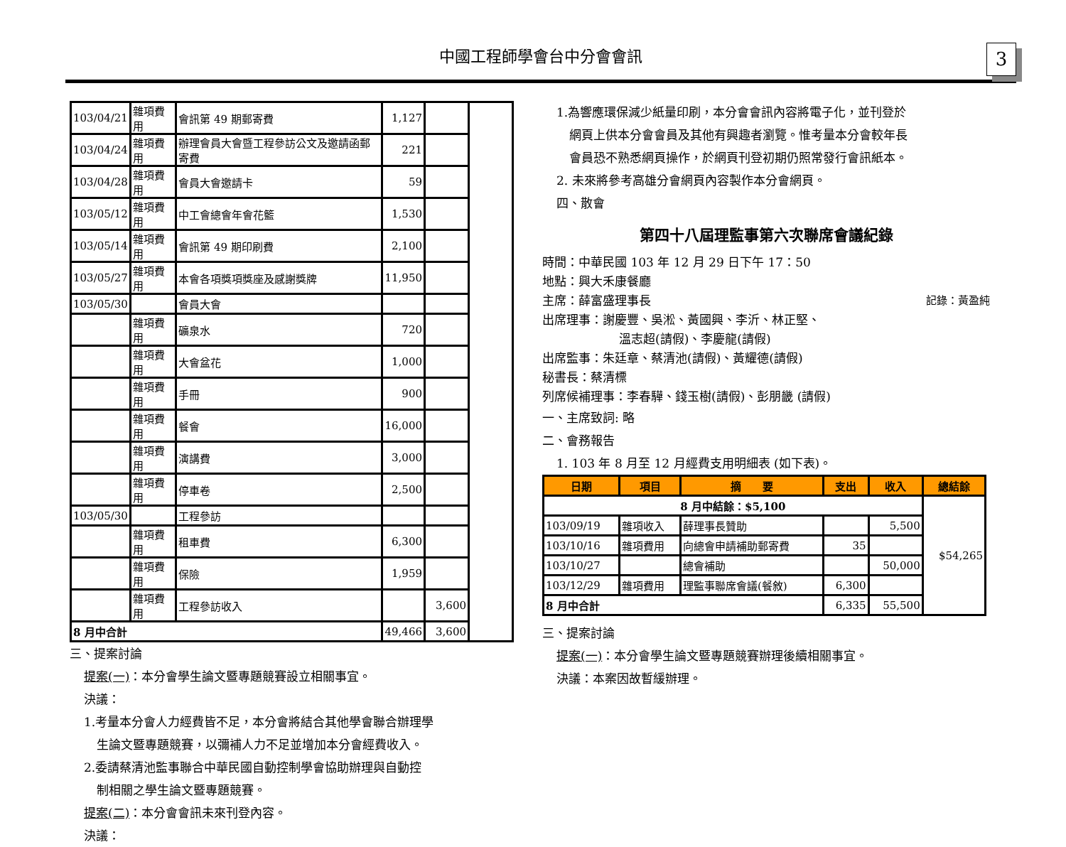中國工程師學會台中分會會訊
3
| 103/04/21 | 雜項費用 | 會訊第 49 期郵寄費 | 1,127 | | |
| 103/04/24 | 雜項費用 | 辦理會員大會暨工程參訪公文及邀請函郵寄費 | 221 | | |
| 103/04/28 | 雜項費用 | 會員大會邀請卡 | 59 | | |
| 103/05/12 | 雜項費用 | 中工會總會年會花籃 | 1,530 | | |
| 103/05/14 | 雜項費用 | 會訊第 49 期印刷費 | 2,100 | | |
| 103/05/27 | 雜項費用 | 本會各項獎項獎座及感謝獎牌 | 11,950 | | |
| 103/05/30 | | 會員大會 | | | |
| | 雜項費用 | 礦泉水 | 720 | | |
| | 雜項費用 | 大會盆花 | 1,000 | | |
| | 雜項費用 | 手冊 | 900 | | |
| | 雜項費用 | 餐會 | 16,000 | | |
| | 雜項費用 | 演講費 | 3,000 | | |
| | 雜項費用 | 停車卷 | 2,500 | | |
| 103/05/30 | | 工程參訪 | | | |
| | 雜項費用 | 租車費 | 6,300 | | |
| | 雜項費用 | 保險 | 1,959 | | |
| | 雜項費用 | 工程參訪收入 | | 3,600 | |
| 8 月中合計 | | | 49,466 | 3,600 | |
三、提案討論
提案(一)：本分會學生論文暨專題競賽設立相關事宜。
決議：
1.考量本分會人力經費皆不足，本分會將結合其他學會聯合辦理學
生論文暨專題競賽，以彌補人力不足並增加本分會經費收入。
2.委請蔡清池監事聯合中華民國自動控制學會協助辦理與自動控
制相關之學生論文暨專題競賽。
提案(二)：本分會會訊未來刊登內容。
決議：
1.為響應環保減少紙量印刷，本分會會訊內容將電子化，並刊登於
網頁上供本分會會員及其他有興趣者瀏覽。惟考量本分會較年長
會員恐不熟悉網頁操作，於網頁刊登初期仍照常發行會訊紙本。
2. 未來將參考高雄分會網頁內容製作本分會網頁。
四、散會
第四十八屆理監事第六次聯席會議紀錄
時間：中華民國 103 年 12 月 29 日下午 17：50
地點：興大禾康餐廳
主席：薛富盛理事長 記錄：黃盈純
出席理事：謝慶豐、吳淞、黃國興、李沂、林正堅、
溫志超(請假)、李慶龍(請假)
出席監事：朱廷章、蔡清池(請假)、黃耀德(請假)
秘書長：蔡清標
列席候補理事：李春驊、錢玉樹(請假)、彭朋畿 (請假)
一、主席致詞: 略
二、會務報告
1. 103 年 8 月至 12 月經費支用明細表 (如下表)。
| 日期 | 項目 | 摘 要 | 支出 | 收入 | 總結餘 |
| --- | --- | --- | --- | --- | --- |
| 8 月中結餘：$5,100 | | | | | $54,265 |
| 103/09/19 | 雜項收入 | 薛理事長贊助 | | 5,500 | |
| 103/10/16 | 雜項費用 | 向總會申請補助郵寄費 | 35 | | |
| 103/10/27 | | 總會補助 | | 50,000 | |
| 103/12/29 | 雜項費用 | 理監事聯席會議(餐敘) | 6,300 | | |
| 8 月中合計 | | | 6,335 | 55,500 | |
三、提案討論
提案(一)：本分會學生論文暨專題競賽辦理後續相關事宜。
決議：本案因故暫緩辦理。